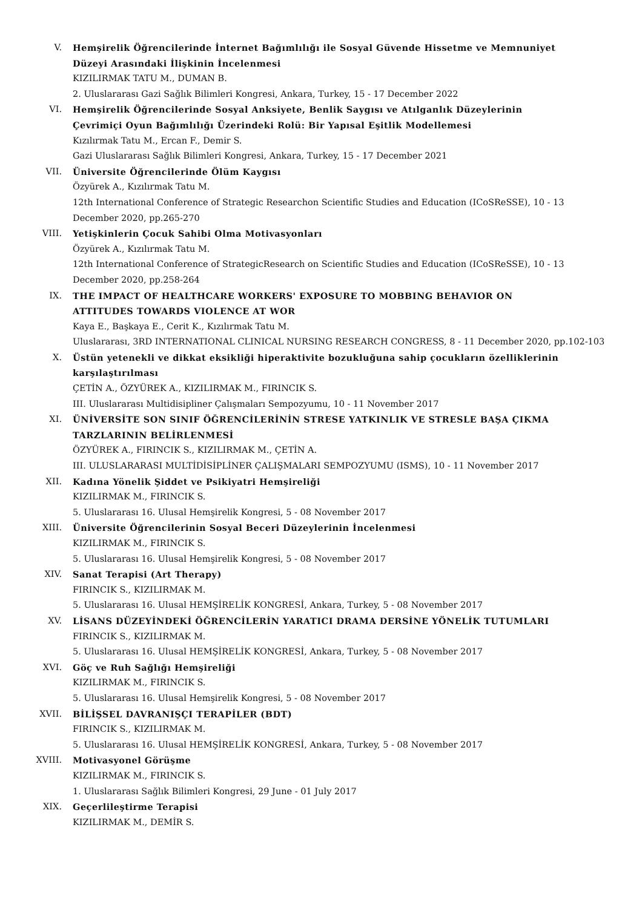V. Hemşirelik Öğrencilerinde İnternet Bağımlılığı ile Sosyal Güvende Hissetme ve Memnuniyet Düzeyi Arasındaki İlişkinin İncelenmesi
KIZILIRMAK TATU M., DUMAN B.
2. Uluslararası Gazi Sağlık Bilimleri Kongresi, Ankara, Turkey, 15 - 17 December 2022
VI. Hemşirelik Öğrencilerinde Sosyal Anksiyete, Benlik Saygısı ve Atılganlık Düzeylerinin Çevrimiçi Oyun Bağımlılığı Üzerindeki Rolü: Bir Yapısal Eşitlik Modellemesi
Kızılırmak Tatu M., Ercan F., Demir S.
Gazi Uluslararası Sağlık Bilimleri Kongresi, Ankara, Turkey, 15 - 17 December 2021
VII. Üniversite Öğrencilerinde Ölüm Kaygısı
Özyürek A., Kızılırmak Tatu M.
12th International Conference of Strategic Researchon Scientific Studies and Education (ICoSReSSE), 10 - 13 December 2020, pp.265-270
VIII. Yetişkinlerin Çocuk Sahibi Olma Motivasyonları
Özyürek A., Kızılırmak Tatu M.
12th International Conference of StrategicResearch on Scientific Studies and Education (ICoSReSSE), 10 - 13 December 2020, pp.258-264
IX. THE IMPACT OF HEALTHCARE WORKERS' EXPOSURE TO MOBBING BEHAVIOR ON ATTITUDES TOWARDS VIOLENCE AT WOR
Kaya E., Başkaya E., Cerit K., Kızılırmak Tatu M.
Uluslararası, 3RD INTERNATIONAL CLINICAL NURSING RESEARCH CONGRESS, 8 - 11 December 2020, pp.102-103
X. Üstün yetenekli ve dikkat eksikliği hiperaktivite bozukluğuna sahip çocukların özelliklerinin karşılaştırılması
ÇETİN A., ÖZYÜREK A., KIZILIRMAK M., FIRINCIK S.
III. Uluslararası Multidisipliner Çalışmaları Sempozyumu, 10 - 11 November 2017
XI. ÜNİVERSİTE SON SINIF ÖĞRENCİLERİNİN STRESE YATKINLIK VE STRESLE BAŞA ÇIKMA TARZLARININ BELİRLENMESİ
ÖZYÜREK A., FIRINCIK S., KIZILIRMAK M., ÇETİN A.
III. ULUSLARARASI MULTİDİSİPLİNER ÇALIŞMALARI SEMPOZYUMU (ISMS), 10 - 11 November 2017
XII. Kadına Yönelik Şiddet ve Psikiyatri Hemşireliği
KIZILIRMAK M., FIRINCIK S.
5. Uluslararası 16. Ulusal Hemşirelik Kongresi, 5 - 08 November 2017
XIII. Üniversite Öğrencilerinin Sosyal Beceri Düzeylerinin İncelenmesi
KIZILIRMAK M., FIRINCIK S.
5. Uluslararası 16. Ulusal Hemşirelik Kongresi, 5 - 08 November 2017
XIV. Sanat Terapisi (Art Therapy)
FIRINCIK S., KIZILIRMAK M.
5. Uluslararası 16. Ulusal HEMŞİRELİK KONGRESİ, Ankara, Turkey, 5 - 08 November 2017
XV. LİSANS DÜZEYİNDEKİ ÖĞRENCİLERİN YARATICI DRAMA DERSİNE YÖNELİK TUTUMLARI
FIRINCIK S., KIZILIRMAK M.
5. Uluslararası 16. Ulusal HEMŞİRELİK KONGRESİ, Ankara, Turkey, 5 - 08 November 2017
XVI. Göç ve Ruh Sağlığı Hemşireliği
KIZILIRMAK M., FIRINCIK S.
5. Uluslararası 16. Ulusal Hemşirelik Kongresi, 5 - 08 November 2017
XVII. BİLİŞSEL DAVRANIŞÇI TERAPİLER (BDT)
FIRINCIK S., KIZILIRMAK M.
5. Uluslararası 16. Ulusal HEMŞİRELİK KONGRESİ, Ankara, Turkey, 5 - 08 November 2017
XVIII. Motivasyonel Görüşme
KIZILIRMAK M., FIRINCIK S.
1. Uluslararası Sağlık Bilimleri Kongresi, 29 June - 01 July 2017
XIX. Geçerlileştirme Terapisi
KIZILIRMAK M., DEMİR S.